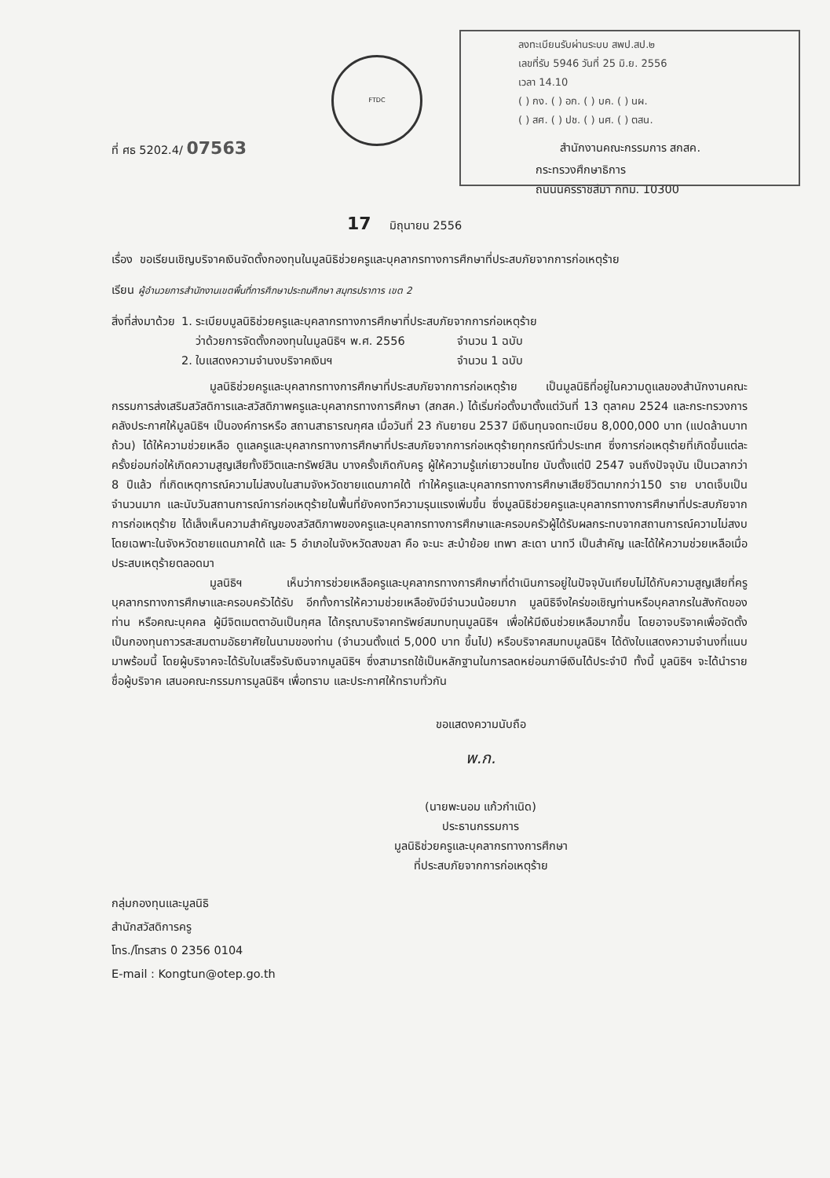FTDC
ลงทะเบียนรับผ่านระบบ สพป.สป.๒
เลขที่รับ 5946 วันที่ 25 มิ.ย. 2556
เวลา 14.10
( ) กง. ( ) อก. ( ) บค. ( ) นผ.
( ) สศ. ( ) ปช. ( ) นศ. ( ) ตสน.
ที่ ศธ 5202.4/ 07563
สำนักงานคณะกรรมการ สกสค.
กระทรวงศึกษาธิการ
ถนนนครราชสีมา กทม. 10300
17 มิถุนายน 2556
เรื่อง ขอเรียนเชิญบริจาคเงินจัดตั้งกองทุนในมูลนิธิช่วยครูและบุคลากรทางการศึกษาที่ประสบภัยจากการก่อเหตุร้าย
เรียน ผู้อำนวยการสำนักงานเขตพื้นที่การศึกษาประถมศึกษา สมุทรปราการ เขต 2
| สิ่งที่ส่งมาด้วย | 1. ระเบียบมูลนิธิช่วยครูและบุคลากรทางการศึกษาที่ประสบภัยจากการก่อเหตุร้าย | |
| | ว่าด้วยการจัดตั้งกองทุนในมูลนิธิฯ พ.ศ. 2556 | จำนวน 1 ฉบับ |
| | 2. ใบแสดงความจำนงบริจาคเงินฯ | จำนวน 1 ฉบับ |
มูลนิธิช่วยครูและบุคลากรทางการศึกษาที่ประสบภัยจากการก่อเหตุร้าย เป็นมูลนิธิที่อยู่ในความดูแลของสำนักงานคณะกรรมการส่งเสริมสวัสดิการและสวัสดิภาพครูและบุคลากรทางการศึกษา (สกสค.) ได้เริ่มก่อตั้งมาตั้งแต่วันที่ 13 ตุลาคม 2524 และกระทรวงการคลังประกาศให้มูลนิธิฯ เป็นองค์การหรือ สถานสาธารณกุศล เมื่อวันที่ 23 กันยายน 2537 มีเงินทุนจดทะเบียน 8,000,000 บาท (แปดล้านบาทถ้วน) ได้ให้ความช่วยเหลือ ดูแลครูและบุคลากรทางการศึกษาที่ประสบภัยจากการก่อเหตุร้ายทุกกรณีทั่วประเทศ ซึ่งการก่อเหตุร้ายที่เกิดขึ้นแต่ละครั้งย่อมก่อให้เกิดความสูญเสียทั้งชีวิตและทรัพย์สิน บางครั้งเกิดกับครู ผู้ให้ความรู้แก่เยาวชนไทย นับตั้งแต่ปี 2547 จนถึงปัจจุบัน เป็นเวลากว่า 8 ปีแล้ว ที่เกิดเหตุการณ์ความไม่สงบในสามจังหวัดชายแดนภาคใต้ ทำให้ครูและบุคลากรทางการศึกษาเสียชีวิตมากกว่า150 ราย บาดเจ็บเป็นจำนวนมาก และนับวันสถานการณ์การก่อเหตุร้ายในพื้นที่ยังคงทวีความรุนแรงเพิ่มขึ้น ซึ่งมูลนิธิช่วยครูและบุคลากรทางการศึกษาที่ประสบภัยจากการก่อเหตุร้าย ได้เล็งเห็นความสำคัญของสวัสดิภาพของครูและบุคลากรทางการศึกษาและครอบครัวผู้ได้รับผลกระทบจากสถานการณ์ความไม่สงบโดยเฉพาะในจังหวัดชายแดนภาคใต้ และ 5 อำเภอในจังหวัดสงขลา คือ จะนะ สะบ้าย้อย เทพา สะเดา นาทวี เป็นสำคัญ และได้ให้ความช่วยเหลือเมื่อประสบเหตุร้ายตลอดมา
มูลนิธิฯ เห็นว่าการช่วยเหลือครูและบุคลากรทางการศึกษาที่ดำเนินการอยู่ในปัจจุบันเทียบไม่ได้กับความสูญเสียที่ครู บุคลากรทางการศึกษาและครอบครัวได้รับ อีกทั้งการให้ความช่วยเหลือยังมีจำนวนน้อยมาก มูลนิธิจึงใคร่ขอเชิญท่านหรือบุคลากรในสังกัดของท่าน หรือคณะบุคคล ผู้มีจิตเมตตาอันเป็นกุศล ได้กรุณาบริจาคทรัพย์สมทบทุนมูลนิธิฯ เพื่อให้มีเงินช่วยเหลือมากขึ้น โดยอาจบริจาคเพื่อจัดตั้งเป็นกองทุนถาวรสะสมตามอัธยาศัยในนามของท่าน (จำนวนตั้งแต่ 5,000 บาท ขึ้นไป) หรือบริจาคสมทบมูลนิธิฯ ได้ดังใบแสดงความจำนงที่แนบมาพร้อมนี้ โดยผู้บริจาคจะได้รับใบเสร็จรับเงินจากมูลนิธิฯ ซึ่งสามารถใช้เป็นหลักฐานในการลดหย่อนภาษีเงินได้ประจำปี ทั้งนี้ มูลนิธิฯ จะได้นำรายชื่อผู้บริจาค เสนอคณะกรรมการมูลนิธิฯ เพื่อทราบ และประกาศให้ทราบทั่วกัน
ขอแสดงความนับถือ
พ.ก.
(นายพะนอม แก้วกำเนิด)
ประธานกรรมการ
มูลนิธิช่วยครูและบุคลากรทางการศึกษา
ที่ประสบภัยจากการก่อเหตุร้าย
กลุ่มกองทุนและมูลนิธิ
สำนักสวัสดิการครู
โทร./โทรสาร 0 2356 0104
E-mail : Kongtun@otep.go.th